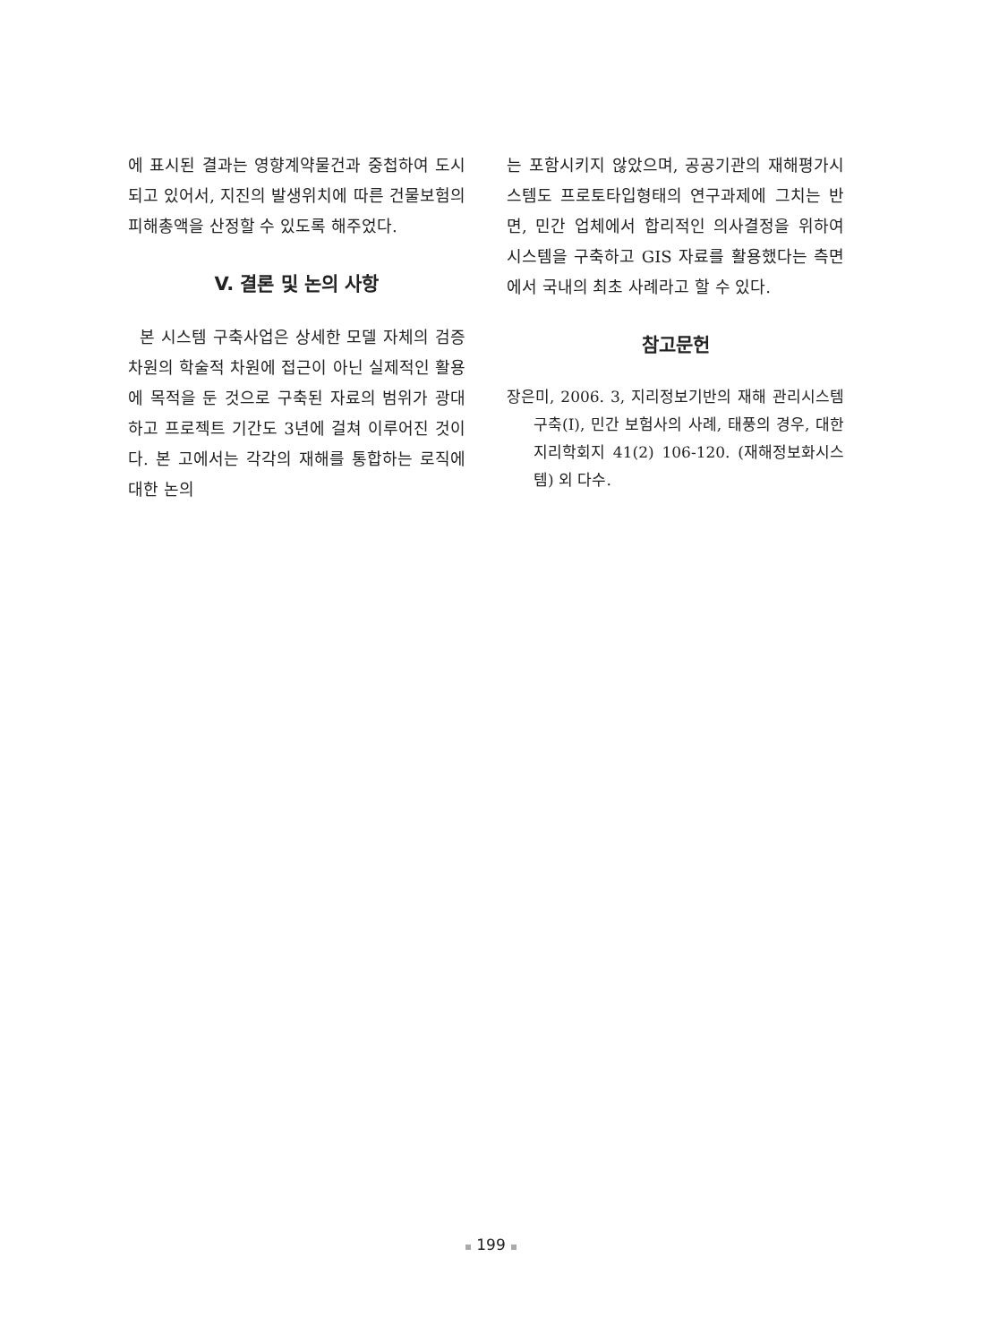에 표시된 결과는 영향계약물건과 중첩하여 도시되고 있어서, 지진의 발생위치에 따른 건물보험의 피해총액을 산정할 수 있도록 해주었다.
V. 결론 및 논의 사항
본 시스템 구축사업은 상세한 모델 자체의 검증차원의 학술적 차원에 접근이 아닌 실제적인 활용에 목적을 둔 것으로 구축된 자료의 범위가 광대하고 프로젝트 기간도 3년에 걸쳐 이루어진 것이다. 본 고에서는 각각의 재해를 통합하는 로직에 대한 논의
는 포함시키지 않았으며, 공공기관의 재해평가시스템도 프로토타입형태의 연구과제에 그치는 반면, 민간 업체에서 합리적인 의사결정을 위하여 시스템을 구축하고 GIS 자료를 활용했다는 측면에서 국내의 최초 사례라고 할 수 있다.
참고문헌
장은미, 2006. 3, 지리정보기반의 재해 관리시스템 구축(I), 민간 보험사의 사례, 태풍의 경우, 대한지리학회지 41(2) 106-120. (재해정보화시스템) 외 다수.
199